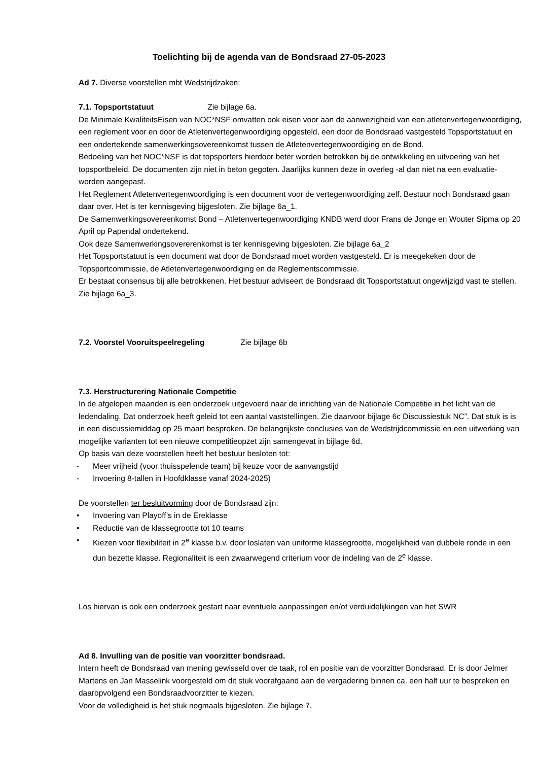Toelichting bij de agenda van de Bondsraad 27-05-2023
Ad 7. Diverse voorstellen mbt Wedstrijdzaken:
7.1. Topsportstatuut Zie bijlage 6a.
De Minimale KwaliteitsEisen van NOC*NSF omvatten ook eisen voor aan de aanwezigheid van een atletenvertegenwoordiging, een reglement voor en door de Atletenvertegenwoordiging opgesteld, een door de Bondsraad vastgesteld Topsportstatuut en een ondertekende samenwerkingsovereenkomst tussen de Atletenvertegenwoordiging en de Bond.
Bedoeling van het NOC*NSF is dat topsporters hierdoor beter worden betrokken bij de ontwikkeling en uitvoering van het topsportbeleid. De documenten zijn niet in beton gegoten. Jaarlijks kunnen deze in overleg -al dan niet na een evaluatie- worden aangepast.
Het Reglement Atletenvertegenwoordiging is een document voor de vertegenwoordiging zelf. Bestuur noch Bondsraad gaan daar over. Het is ter kennisgeving bijgesloten. Zie bijlage 6a_1.
De Samenwerkingsovereenkomst Bond – Atletenvertegenwoordiging KNDB werd door Frans de Jonge en Wouter Sipma op 20 April op Papendal ondertekend.
Ook deze Samenwerkingsovererenkomst is ter kennisgeving bijgesloten. Zie bijlage 6a_2
Het Topsportstatuut is een document wat door de Bondsraad moet worden vastgesteld. Er is meegekeken door de Topsportcommissie, de Atletenvertegenwoordiging en de Reglementscommissie.
Er bestaat consensus bij alle betrokkenen. Het bestuur adviseert de Bondsraad dit Topsportstatuut ongewijzigd vast te stellen. Zie bijlage 6a_3.
7.2. Voorstel Vooruitspeelregeling Zie bijlage 6b
7.3. Herstructurering Nationale Competitie
In de afgelopen maanden is een onderzoek uitgevoerd naar de inrichting van de Nationale Competitie in het licht van de ledendaling. Dat onderzoek heeft geleid tot een aantal vaststellingen. Zie daarvoor bijlage 6c Discussiestuk NC”. Dat stuk is is in een discussiemiddag op 25 maart besproken. De belangrijkste conclusies van de Wedstrijdcommissie en een uitwerking van mogelijke varianten tot een nieuwe competitieopzet zijn samengevat in bijlage 6d.
Op basis van deze voorstellen heeft het bestuur besloten tot:
- Meer vrijheid (voor thuisspelende team) bij keuze voor de aanvangstijd
- Invoering 8-tallen in Hoofdklasse vanaf 2024-2025)
De voorstellen ter besluitvorming door de Bondsraad zijn:
• Invoering van Playoff’s in de Ereklasse
• Reductie van de klassegrootte tot 10 teams
• Kiezen voor flexibiliteit in 2<sup>e</sup> klasse b.v. door loslaten van uniforme klassegrootte, mogelijkheid van dubbele ronde in een dun bezette klasse. Regionaliteit is een zwaarwegend criterium voor de indeling van de 2<sup>e</sup> klasse.
Los hiervan is ook een onderzoek gestart naar eventuele aanpassingen en/of verduidelijkingen van het SWR
Ad 8. Invulling van de positie van voorzitter bondsraad.
Intern heeft de Bondsraad van mening gewisseld over de taak, rol en positie van de voorzitter Bondsraad. Er is door Jelmer Martens en Jan Masselink voorgesteld om dit stuk voorafgaand aan de vergadering binnen ca. een half uur te bespreken en daaropvolgend een Bondsraadvoorzitter te kiezen.
Voor de volledigheid is het stuk nogmaals bijgesloten. Zie bijlage 7.